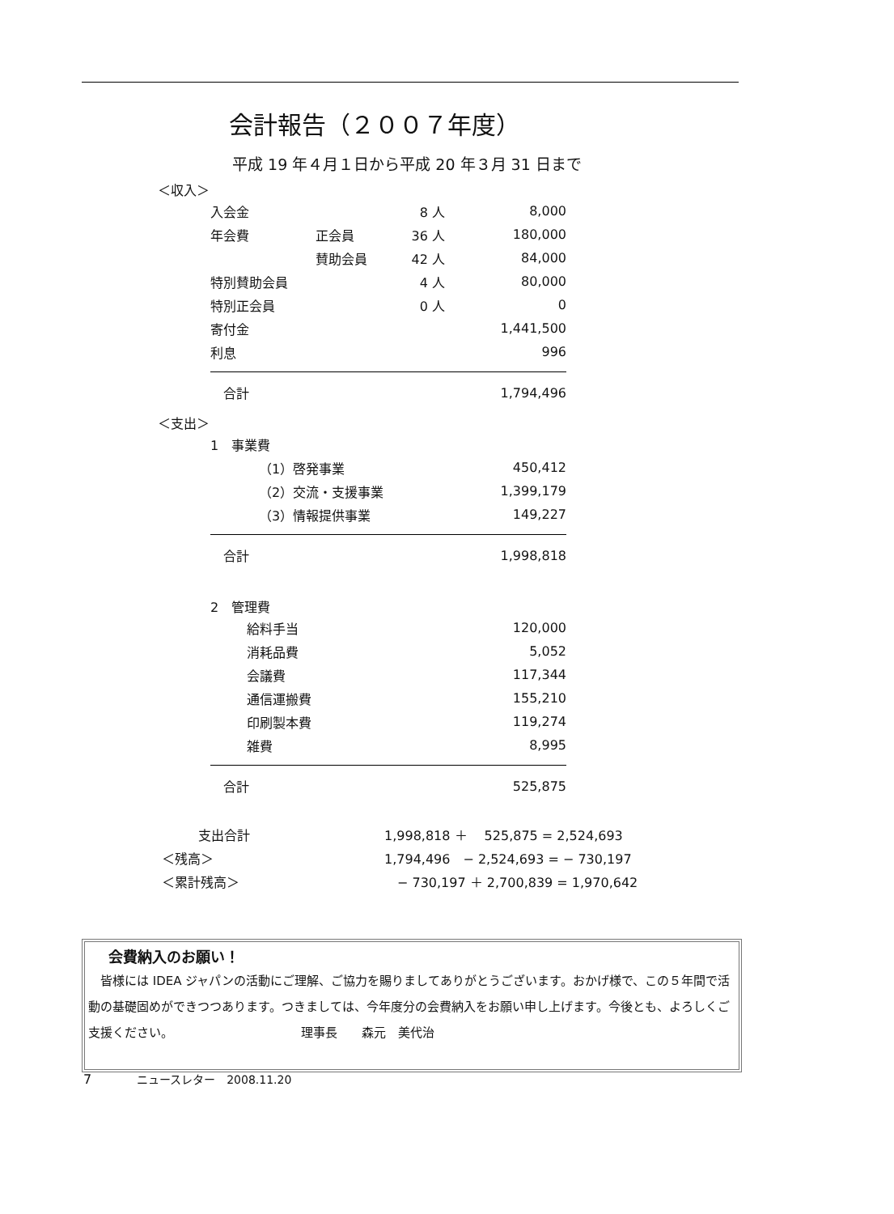会計報告（２００７年度）
平成 19 年４月１日から平成 20 年３月 31 日まで
＜収入＞
| 入会金 | | 8 人 | 8,000 |
| 年会費 | 正会員 | 36 人 | 180,000 |
| | 賛助会員 | 42 人 | 84,000 |
| 特別賛助会員 | | 4 人 | 80,000 |
| 特別正会員 | | 0 人 | 0 |
| 寄付金 | | | 1,441,500 |
| 利息 | | | 996 |
| 合計 | | | 1,794,496 |
＜支出＞
| 1 事業費 | |
| （1）啓発事業 | 450,412 |
| （2）交流・支援事業 | 1,399,179 |
| （3）情報提供事業 | 149,227 |
| 合計 | 1,998,818 |
| 2 管理費 | |
| 給料手当 | 120,000 |
| 消耗品費 | 5,052 |
| 会議費 | 117,344 |
| 通信運搬費 | 155,210 |
| 印刷製本費 | 119,274 |
| 雑費 | 8,995 |
| 合計 | 525,875 |
| 支出合計 | 1,998,818 ＋ 525,875 = 2,524,693 |
| ＜残高＞ | 1,794,496 − 2,524,693 = − 730,197 |
| ＜累計残高＞ | − 730,197 ＋ 2,700,839 = 1,970,642 |
会費納入のお願い！
　皆様には IDEA ジャパンの活動にご理解、ご協力を賜りましてありがとうございます。おかげ様で、この５年間で活動の基礎固めができつつあります。つきましては、今年度分の会費納入をお願い申し上げます。今後とも、よろしくご支援ください。　　　　　　　　　　　理事長　　森元　美代治
7　　　　ニュースレター　2008.11.20